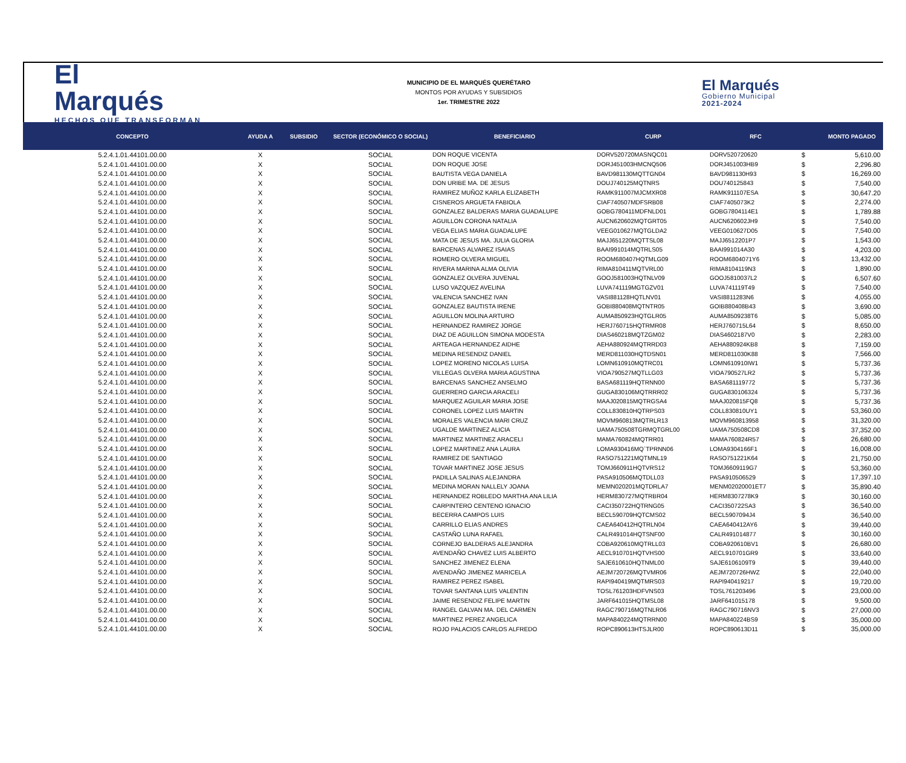El
Marqués
HECHOS QUE TRANSFORMAN
MUNICIPIO DE EL MARQUÉS QUERÉTARO
MONTOS POR AYUDAS Y SUBSIDIOS
1er. TRIMESTRE 2022
El Marqués
Gobierno Municipal
2021-2024
| CONCEPTO | AYUDA A | SUBSIDIO | SECTOR (ECONÓMICO O SOCIAL) | BENEFICIARIO | CURP | RFC | | MONTO PAGADO |
| --- | --- | --- | --- | --- | --- | --- | --- | --- |
| 5.2.4.1.01.44101.00.00 | X | | SOCIAL | DON ROQUE VICENTA | DORV520720MASNQC01 | DORV520720620 | $ | 5,610.00 |
| 5.2.4.1.01.44101.00.00 | X | | SOCIAL | DON ROQUE JOSE | DORJ451003HMCNQ506 | DORJ451003HB9 | $ | 2,296.80 |
| 5.2.4.1.01.44101.00.00 | X | | SOCIAL | BAUTISTA VEGA DANIELA | BAVD981130MQTTGN04 | BAVD981130H93 | $ | 16,269.00 |
| 5.2.4.1.01.44101.00.00 | X | | SOCIAL | DON URIBE MA. DE JESUS | DOUJ740125MQTNRS | DOU740125843 | $ | 7,540.00 |
| 5.2.4.1.01.44101.00.00 | X | | SOCIAL | RAMIREZ MUÑOZ KARLA ELIZABETH | RAMK911007MJCMXR08 | RAMK911107ESA | $ | 30,647.20 |
| 5.2.4.1.01.44101.00.00 | X | | SOCIAL | CISNEROS ARGUETA FABIOLA | CIAF740507MDFSRB08 | CIAF7405073K2 | $ | 2,274.00 |
| 5.2.4.1.01.44101.00.00 | X | | SOCIAL | GONZALEZ BALDERAS MARIA GUADALUPE | GOBG780411MDFNLD01 | GOBG7804114E1 | $ | 1,789.88 |
| 5.2.4.1.01.44101.00.00 | X | | SOCIAL | AGUILLON CORONA NATALIA | AUCN620602MQTGRT05 | AUCN620602JH9 | $ | 7,540.00 |
| 5.2.4.1.01.44101.00.00 | X | | SOCIAL | VEGA ELIAS MARIA GUADALUPE | VEEG010627MQTGLDA2 | VEEG010627D05 | $ | 7,540.00 |
| 5.2.4.1.01.44101.00.00 | X | | SOCIAL | MATA DE JESUS MA. JULIA GLORIA | MAJJ651220MQTTSL08 | MAJJ6512201P7 | $ | 1,543.00 |
| 5.2.4.1.01.44101.00.00 | X | | SOCIAL | BARCENAS ALVAREZ ISAIAS | BAAI991014MQTRLS05 | BAAI991014A30 | $ | 4,203.00 |
| 5.2.4.1.01.44101.00.00 | X | | SOCIAL | ROMERO OLVERA MIGUEL | ROOM680407HQTMLG09 | ROOM6804071Y6 | $ | 13,432.00 |
| 5.2.4.1.01.44101.00.00 | X | | SOCIAL | RIVERA MARINA ALMA OLIVIA | RIMA810411MQTVRL00 | RIMA8104119N3 | $ | 1,890.00 |
| 5.2.4.1.01.44101.00.00 | X | | SOCIAL | GONZALEZ OLVERA JUVENAL | GOOJ581003HQTNLV09 | GOOJ5810037L2 | $ | 6,507.60 |
| 5.2.4.1.01.44101.00.00 | X | | SOCIAL | LUSO VAZQUEZ AVELINA | LUVA741119MGTGZV01 | LUVA741119T49 | $ | 7,540.00 |
| 5.2.4.1.01.44101.00.00 | X | | SOCIAL | VALENCIA SANCHEZ IVAN | VASI881128HQTLNV01 | VASI8811283N6 | $ | 4,055.00 |
| 5.2.4.1.01.44101.00.00 | X | | SOCIAL | GONZALEZ BAUTISTA IRENE | GOBI880408MQTNTR05 | GOIB880408B43 | $ | 3,690.00 |
| 5.2.4.1.01.44101.00.00 | X | | SOCIAL | AGUILLON MOLINA ARTURO | AUMA850923HQTGLR05 | AUMA8509238T6 | $ | 5,085.00 |
| 5.2.4.1.01.44101.00.00 | X | | SOCIAL | HERNANDEZ RAMIREZ JORGE | HERJ760715HQTRMR08 | HERJ760715L64 | $ | 8,650.00 |
| 5.2.4.1.01.44101.00.00 | X | | SOCIAL | DIAZ DE AGUILLON SIMONA MODESTA | DIAS460218MQTZGM02 | DIAS4602187V0 | $ | 2,283.00 |
| 5.2.4.1.01.44101.00.00 | X | | SOCIAL | ARTEAGA HERNANDEZ AIDHE | AEHA880924MQTRRD03 | AEHA880924KB8 | $ | 7,159.00 |
| 5.2.4.1.01.44101.00.00 | X | | SOCIAL | MEDINA RESENDIZ DANIEL | MERD811030HQTDSN01 | MERD811030K88 | $ | 7,566.00 |
| 5.2.4.1.01.44101.00.00 | X | | SOCIAL | LOPEZ MORENO NICOLAS LUISA | LOMN610910MQTRC01 | LOMN610910IW1 | $ | 5,737.36 |
| 5.2.4.1.01.44101.00.00 | X | | SOCIAL | VILLEGAS OLVERA MARIA AGUSTINA | VIOA790527MQTLLG03 | VIOA790527LR2 | $ | 5,737.36 |
| 5.2.4.1.01.44101.00.00 | X | | SOCIAL | BARCENAS SANCHEZ ANSELMO | BASA681119HQTRNN00 | BASA681119772 | $ | 5,737.36 |
| 5.2.4.1.01.44101.00.00 | X | | SOCIAL | GUERRERO GARCIA ARACELI | GUGA830106MQTRRR02 | GUGA830106324 | $ | 5,737.36 |
| 5.2.4.1.01.44101.00.00 | X | | SOCIAL | MARQUEZ AGUILAR MARIA JOSE | MAAJ020815MQTRGSA4 | MAAJ020815FQ8 | $ | 5,737.36 |
| 5.2.4.1.01.44101.00.00 | X | | SOCIAL | CORONEL LOPEZ LUIS MARTIN | COLL830810HQTRPS03 | COLL830810UY1 | $ | 53,360.00 |
| 5.2.4.1.01.44101.00.00 | X | | SOCIAL | MORALES VALENCIA MARI CRUZ | MOVM960813MQTRLR13 | MOVM960813958 | $ | 31,320.00 |
| 5.2.4.1.01.44101.00.00 | X | | SOCIAL | UGALDE MARTINEZ ALICIA | UAMA750508TGRMQTGRL00 | UAMA750508CD8 | $ | 37,352.00 |
| 5.2.4.1.01.44101.00.00 | X | | SOCIAL | MARTINEZ MARTINEZ ARACELI | MAMA760824MQTRR01 | MAMA760824R57 | $ | 26,680.00 |
| 5.2.4.1.01.44101.00.00 | X | | SOCIAL | LOPEZ MARTINEZ ANA LAURA | LOMA930416MQ`TPRNN06 | LOMA9304166F1 | $ | 16,008.00 |
| 5.2.4.1.01.44101.00.00 | X | | SOCIAL | RAMIREZ DE SANTIAGO | RASO751221MQTMNL19 | RASO751221K64 | $ | 21,750.00 |
| 5.2.4.1.01.44101.00.00 | X | | SOCIAL | TOVAR MARTINEZ JOSE JESUS | TOMJ660911HQTVRS12 | TOMJ6609119G7 | $ | 53,360.00 |
| 5.2.4.1.01.44101.00.00 | X | | SOCIAL | PADILLA SALINAS ALEJANDRA | PASA910506MQTDLL03 | PASA910506529 | $ | 17,397.10 |
| 5.2.4.1.01.44101.00.00 | X | | SOCIAL | MEDINA MORAN NALLELY JOANA | MEMN020201MQTDRLA7 | MENM02020001ET7 | $ | 35,890.40 |
| 5.2.4.1.01.44101.00.00 | X | | SOCIAL | HERNANDEZ ROBLEDO MARTHA ANA LILIA | HERM830727MQTRBR04 | HERM8307278K9 | $ | 30,160.00 |
| 5.2.4.1.01.44101.00.00 | X | | SOCIAL | CARPINTERO CENTENO IGNACIO | CACI350722HQTRNG05 | CACI350722SA3 | $ | 36,540.00 |
| 5.2.4.1.01.44101.00.00 | X | | SOCIAL | BECERRA CAMPOS LUIS | BECL590709HQTCMS02 | BECL5907094J4 | $ | 36,540.00 |
| 5.2.4.1.01.44101.00.00 | X | | SOCIAL | CARRILLO ELIAS ANDRES | CAEA640412HQTRLN04 | CAEA640412AY6 | $ | 39,440.00 |
| 5.2.4.1.01.44101.00.00 | X | | SOCIAL | CASTAÑO LUNA RAFAEL | CALR491014HQTSNF00 | CALR491014877 | $ | 30,160.00 |
| 5.2.4.1.01.44101.00.00 | X | | SOCIAL | CORNEJO BALDERAS ALEJANDRA | COBA920610MQTRLL03 | COBA920610BV1 | $ | 26,680.00 |
| 5.2.4.1.01.44101.00.00 | X | | SOCIAL | AVENDAÑO CHAVEZ LUIS ALBERTO | AECL910701HQTVHS00 | AECL910701GR9 | $ | 33,640.00 |
| 5.2.4.1.01.44101.00.00 | X | | SOCIAL | SANCHEZ JIMENEZ ELENA | SAJE610610HQTNML00 | SAJE6106109T9 | $ | 39,440.00 |
| 5.2.4.1.01.44101.00.00 | X | | SOCIAL | AVENDAÑO JIMENEZ MARICELA | AEJM720726MQTVMR06 | AEJM720726HWZ | $ | 22,040.00 |
| 5.2.4.1.01.44101.00.00 | X | | SOCIAL | RAMIREZ PEREZ ISABEL | RAPI940419MQTMRS03 | RAPI940419217 | $ | 19,720.00 |
| 5.2.4.1.01.44101.00.00 | X | | SOCIAL | TOVAR SANTANA LUIS VALENTIN | TOSL761203HDFVNS03 | TOSL761203496 | $ | 23,000.00 |
| 5.2.4.1.01.44101.00.00 | X | | SOCIAL | JAIME RESENDIZ FELIPE MARTIN | JARF641015HQTMSL08 | JARF641015178 | $ | 9,500.00 |
| 5.2.4.1.01.44101.00.00 | X | | SOCIAL | RANGEL GALVAN MA. DEL CARMEN | RAGC790716MQTNLR06 | RAGC790716NV3 | $ | 27,000.00 |
| 5.2.4.1.01.44101.00.00 | X | | SOCIAL | MARTINEZ PEREZ ANGELICA | MAPA840224MQTRRN00 | MAPA840224BS9 | $ | 35,000.00 |
| 5.2.4.1.01.44101.00.00 | X | | SOCIAL | ROJO PALACIOS CARLOS ALFREDO | ROPC890613HTSJLR00 | ROPC890613D11 | $ | 35,000.00 |